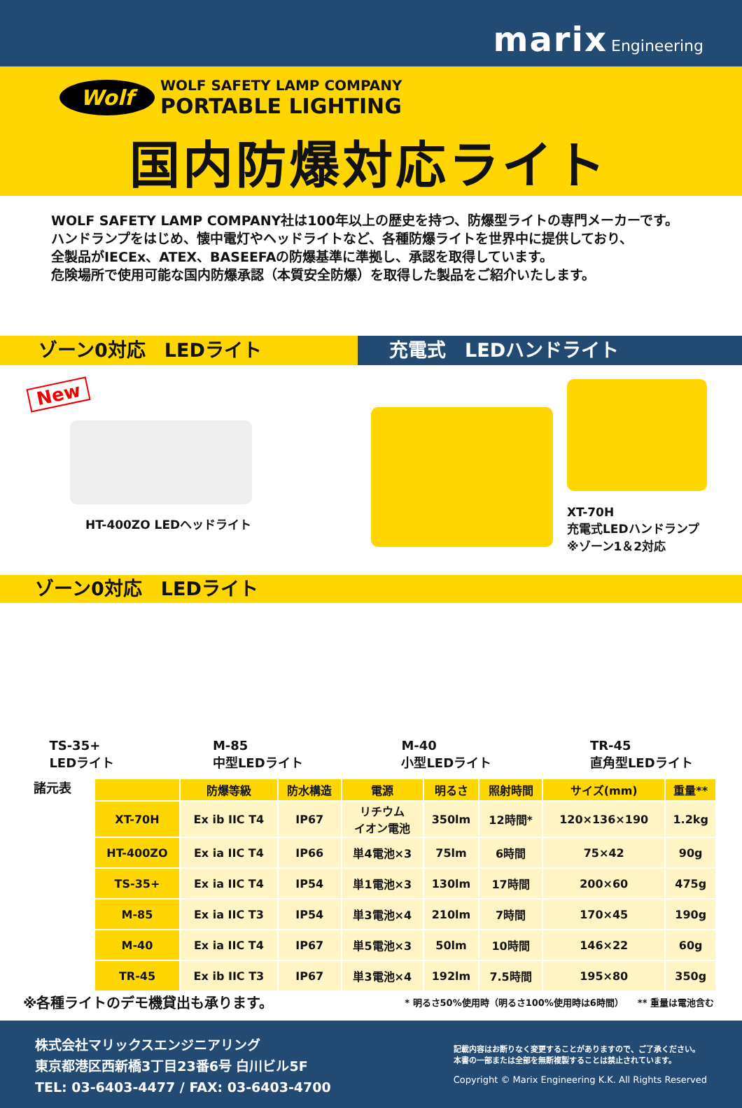marix Engineering
Wolf WOLF SAFETY LAMP COMPANY
PORTABLE LIGHTING
国内防爆対応ライト
WOLF SAFETY LAMP COMPANY社は100年以上の歴史を持つ、防爆型ライトの専門メーカーです。
ハンドランプをはじめ、懐中電灯やヘッドライトなど、各種防爆ライトを世界中に提供しており、
全製品がIECEx、ATEX、BASEEFAの防爆基準に準拠し、承認を取得しています。
危険場所で使用可能な国内防爆承認（本質安全防爆）を取得した製品をご紹介いたします。
ゾーン0対応　LEDライト 充電式　LEDハンドライト
New
HT-400ZO LEDヘッドライト
XT-70H
充電式LEDハンドランプ
※ゾーン1＆2対応
ゾーン0対応　LEDライト
TS-35+
LEDライト
M-85
中型LEDライト
M-40
小型LEDライト
TR-45
直角型LEDライト
諸元表
| | 防爆等級 | 防水構造 | 電源 | 明るさ | 照射時間 | サイズ(mm) | 重量** |
| --- | --- | --- | --- | --- | --- | --- | --- |
| XT-70H | Ex ib IIC T4 | IP67 | リチウム イオン電池 | 350lm | 12時間* | 120×136×190 | 1.2kg |
| HT-400ZO | Ex ia IIC T4 | IP66 | 単4電池×3 | 75lm | 6時間 | 75×42 | 90g |
| TS-35+ | Ex ia IIC T4 | IP54 | 単1電池×3 | 130lm | 17時間 | 200×60 | 475g |
| M-85 | Ex ia IIC T3 | IP54 | 単3電池×4 | 210lm | 7時間 | 170×45 | 190g |
| M-40 | Ex ia IIC T4 | IP67 | 単5電池×3 | 50lm | 10時間 | 146×22 | 60g |
| TR-45 | Ex ib IIC T3 | IP67 | 単3電池×4 | 192lm | 7.5時間 | 195×80 | 350g |
※各種ライトのデモ機貸出も承ります。
* 明るさ50%使用時（明るさ100%使用時は6時間）　　** 重量は電池含む
株式会社マリックスエンジニアリング
東京都港区西新橋3丁目23番6号 白川ビル5F
TEL: 03-6403-4477 / FAX: 03-6403-4700
記載内容はお断りなく変更することがありますので、ご了承ください。
本書の一部または全部を無断複製することは禁止されています。
Copyright © Marix Engineering K.K. All Rights Reserved